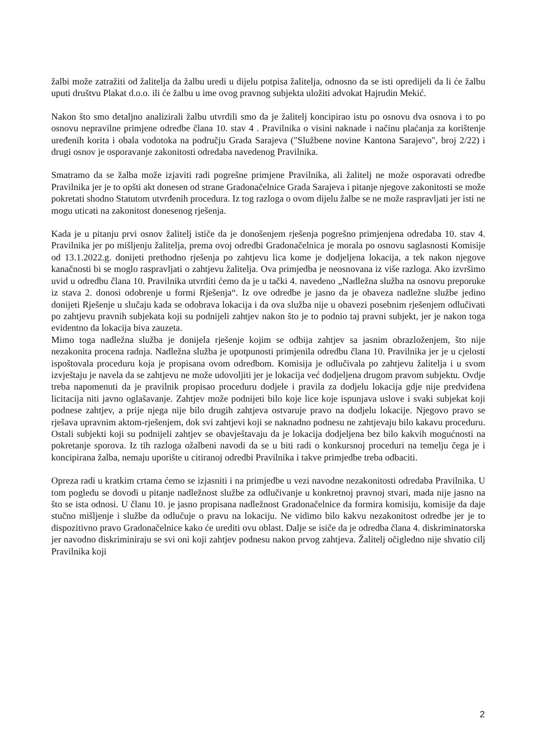žalbi može zatražiti od žalitelja da žalbu uredi u dijelu potpisa žalitelja, odnosno da se isti opredijeli da li će žalbu uputi društvu Plakat d.o.o. ili će žalbu u ime ovog pravnog subjekta uložiti advokat Hajrudin Mekić.
Nakon što smo detaljno analizirali žalbu utvrdili smo da je žalitelj koncipirao istu po osnovu dva osnova i to po osnovu nepravilne primjene odredbe člana 10. stav 4 . Pravilnika o visini naknade i načinu plaćanja za korištenje uređenih korita i obala vodotoka na području Grada Sarajeva ("Službene novine Kantona Sarajevo", broj 2/22) i drugi osnov je osporavanje zakonitosti odredaba navedenog Pravilnika.
Smatramo da se žalba može izjaviti radi pogrešne primjene Pravilnika, ali žalitelj ne može osporavati odredbe Pravilnika jer je to opšti akt donesen od strane Gradonačelnice Grada Sarajeva i pitanje njegove zakonitosti se može pokretati shodno Statutom utvrđenih procedura. Iz tog razloga o ovom dijelu žalbe se ne može raspravljati jer isti ne mogu uticati na zakonitost donesenog rješenja.
Kada je u pitanju prvi osnov žalitelj ističe da je donošenjem rješenja pogrešno primjenjena odredaba 10. stav 4. Pravilnika jer po mišljenju žalitelja, prema ovoj odredbi Gradonačelnica je morala po osnovu saglasnosti Komisije od 13.1.2022.g. donijeti prethodno rješenja po zahtjevu lica kome je dodjeljena lokacija, a tek nakon njegove kanačnosti bi se moglo raspravljati o zahtjevu žalitelja. Ova primjedba je neosnovana iz više razloga. Ako izvršimo uvid u odredbu člana 10. Pravilnika utvrditi ćemo da je u tački 4. navedeno „Nadležna služba na osnovu preporuke iz stava 2. donosi odobrenje u formi Rješenja“. Iz ove odredbe je jasno da je obaveza nadležne službe jedino donijeti Rješenje u slučaju kada se odobrava lokacija i da ova služba nije u obavezi posebnim rješenjem odlučivati po zahtjevu pravnih subjekata koji su podnijeli zahtjev nakon što je to podnio taj pravni subjekt, jer je nakon toga evidentno da lokacija biva zauzeta.
Mimo toga nadležna služba je donijela rješenje kojim se odbija zahtjev sa jasnim obrazloženjem, što nije nezakonita procena radnja. Nadležna služba je upotpunosti primjenila odredbu člana 10. Pravilnika jer je u cjelosti ispoštovala proceduru koja je propisana ovom odredbom. Komisija je odlučivala po zahtjevu žalitelja i u svom izvještaju je navela da se zahtjevu ne može udovoljiti jer je lokacija već dodjeljena drugom pravom subjektu. Ovdje treba napomenuti da je pravilnik propisao proceduru dodjele i pravila za dodjelu lokacija gdje nije predviđena licitacija niti javno oglašavanje. Zahtjev može podnijeti bilo koje lice koje ispunjava uslove i svaki subjekat koji podnese zahtjev, a prije njega nije bilo drugih zahtjeva ostvaruje pravo na dodjelu lokacije. Njegovo pravo se rješava upravnim aktom-rješenjem, dok svi zahtjevi koji se naknadno podnesu ne zahtjevaju bilo kakavu proceduru. Ostali subjekti koji su podnijeli zahtjev se obavještavaju da je lokacija dodjeljena bez bilo kakvih mogućnosti na pokretanje sporova. Iz tih razloga ožalbeni navodi da se u biti radi o konkursnoj proceduri na temelju čega je i koncipirana žalba, nemaju uporište u citiranoj odredbi Pravilnika i takve primjedbe treba odbaciti.
Opreza radi u kratkim crtama ćemo se izjasniti i na primjedbe u vezi navodne nezakonitosti odredaba Pravilnika. U tom pogledu se dovodi u pitanje nadležnost službe za odlučivanje u konkretnoj pravnoj stvari, mada nije jasno na što se ista odnosi. U članu 10. je jasno propisana nadležnost Gradonačelnice da formira komisiju, komisije da daje stučno mišljenje i službe da odlučuje o pravu na lokaciju. Ne vidimo bilo kakvu nezakonitost odredbe jer je to dispozitivno pravo Gradonačelnice kako će urediti ovu oblast. Dalje se isiče da je odredba člana 4. diskriminatorska jer navodno diskriminiraju se svi oni koji zahtjev podnesu nakon prvog zahtjeva. Žalitelj očigledno nije shvatio cilj Pravilnika koji
2